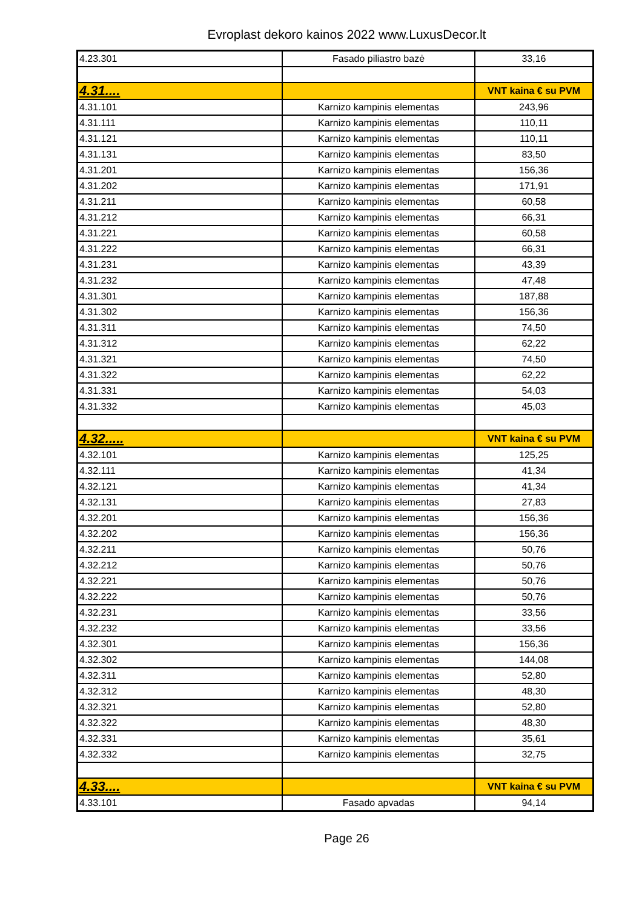Evroplast dekoro kainos 2022 www.LuxusDecor.lt
| 4.23.301 | Fasado piliastro bazė | 33,16 |
| 4.31.... | | VNT kaina € su PVM |
| 4.31.101 | Karnizo kampinis elementas | 243,96 |
| 4.31.111 | Karnizo kampinis elementas | 110,11 |
| 4.31.121 | Karnizo kampinis elementas | 110,11 |
| 4.31.131 | Karnizo kampinis elementas | 83,50 |
| 4.31.201 | Karnizo kampinis elementas | 156,36 |
| 4.31.202 | Karnizo kampinis elementas | 171,91 |
| 4.31.211 | Karnizo kampinis elementas | 60,58 |
| 4.31.212 | Karnizo kampinis elementas | 66,31 |
| 4.31.221 | Karnizo kampinis elementas | 60,58 |
| 4.31.222 | Karnizo kampinis elementas | 66,31 |
| 4.31.231 | Karnizo kampinis elementas | 43,39 |
| 4.31.232 | Karnizo kampinis elementas | 47,48 |
| 4.31.301 | Karnizo kampinis elementas | 187,88 |
| 4.31.302 | Karnizo kampinis elementas | 156,36 |
| 4.31.311 | Karnizo kampinis elementas | 74,50 |
| 4.31.312 | Karnizo kampinis elementas | 62,22 |
| 4.31.321 | Karnizo kampinis elementas | 74,50 |
| 4.31.322 | Karnizo kampinis elementas | 62,22 |
| 4.31.331 | Karnizo kampinis elementas | 54,03 |
| 4.31.332 | Karnizo kampinis elementas | 45,03 |
| 4.32..... | | VNT kaina € su PVM |
| 4.32.101 | Karnizo kampinis elementas | 125,25 |
| 4.32.111 | Karnizo kampinis elementas | 41,34 |
| 4.32.121 | Karnizo kampinis elementas | 41,34 |
| 4.32.131 | Karnizo kampinis elementas | 27,83 |
| 4.32.201 | Karnizo kampinis elementas | 156,36 |
| 4.32.202 | Karnizo kampinis elementas | 156,36 |
| 4.32.211 | Karnizo kampinis elementas | 50,76 |
| 4.32.212 | Karnizo kampinis elementas | 50,76 |
| 4.32.221 | Karnizo kampinis elementas | 50,76 |
| 4.32.222 | Karnizo kampinis elementas | 50,76 |
| 4.32.231 | Karnizo kampinis elementas | 33,56 |
| 4.32.232 | Karnizo kampinis elementas | 33,56 |
| 4.32.301 | Karnizo kampinis elementas | 156,36 |
| 4.32.302 | Karnizo kampinis elementas | 144,08 |
| 4.32.311 | Karnizo kampinis elementas | 52,80 |
| 4.32.312 | Karnizo kampinis elementas | 48,30 |
| 4.32.321 | Karnizo kampinis elementas | 52,80 |
| 4.32.322 | Karnizo kampinis elementas | 48,30 |
| 4.32.331 | Karnizo kampinis elementas | 35,61 |
| 4.32.332 | Karnizo kampinis elementas | 32,75 |
| 4.33.... | | VNT kaina € su PVM |
| 4.33.101 | Fasado apvadas | 94,14 |
Page 26